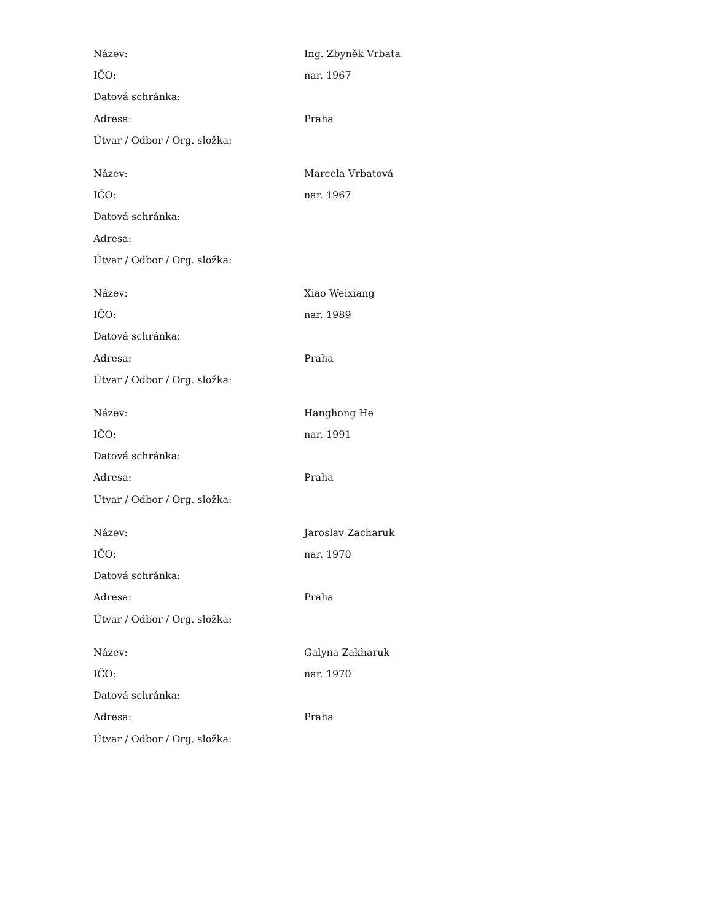| Název: | Ing. Zbyněk Vrbata |
| IČO: | nar. 1967 |
| Datová schránka: | |
| Adresa: | Praha |
| Útvar / Odbor / Org. složka: | |
| Název: | Marcela Vrbatová |
| IČO: | nar. 1967 |
| Datová schránka: | |
| Adresa: | |
| Útvar / Odbor / Org. složka: | |
| Název: | Xiao Weixiang |
| IČO: | nar. 1989 |
| Datová schránka: | |
| Adresa: | Praha |
| Útvar / Odbor / Org. složka: | |
| Název: | Hanghong He |
| IČO: | nar. 1991 |
| Datová schránka: | |
| Adresa: | Praha |
| Útvar / Odbor / Org. složka: | |
| Název: | Jaroslav Zacharuk |
| IČO: | nar. 1970 |
| Datová schránka: | |
| Adresa: | Praha |
| Útvar / Odbor / Org. složka: | |
| Název: | Galyna Zakharuk |
| IČO: | nar. 1970 |
| Datová schránka: | |
| Adresa: | Praha |
| Útvar / Odbor / Org. složka: | |